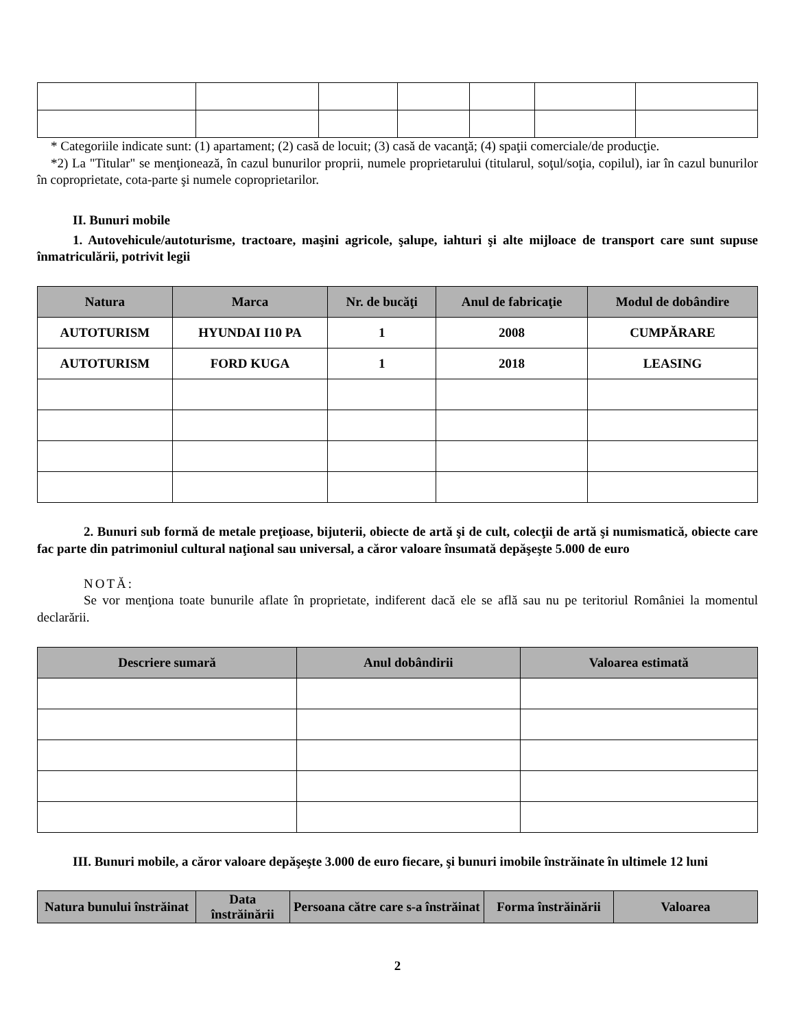* Categoriile indicate sunt: (1) apartament; (2) casă de locuit; (3) casă de vacanţă; (4) spaţii comerciale/de producţie.
*2) La "Titular" se menţionează, în cazul bunurilor proprii, numele proprietarului (titularul, soţul/soţia, copilul), iar în cazul bunurilor în coproprietate, cota-parte şi numele coproprietarilor.
II. Bunuri mobile
1. Autovehicule/autoturisme, tractoare, maşini agricole, şalupe, iahturi şi alte mijloace de transport care sunt supuse înmatriculării, potrivit legii
| Natura | Marca | Nr. de bucăţi | Anul de fabricaţie | Modul de dobândire |
| --- | --- | --- | --- | --- |
| AUTOTURISM | HYUNDAI I10 PA | 1 | 2008 | CUMPĂRARE |
| AUTOTURISM | FORD KUGA | 1 | 2018 | LEASING |
2. Bunuri sub formă de metale preţioase, bijuterii, obiecte de artă şi de cult, colecţii de artă şi numismatică, obiecte care fac parte din patrimoniul cultural naţional sau universal, a căror valoare însumată depăşeşte 5.000 de euro
NOTĂ:
Se vor menţiona toate bunurile aflate în proprietate, indiferent dacă ele se află sau nu pe teritoriul României la momentul declarării.
| Descriere sumară | Anul dobândirii | Valoarea estimată |
| --- | --- | --- |
III. Bunuri mobile, a căror valoare depăşeşte 3.000 de euro fiecare, şi bunuri imobile înstrăinate în ultimele 12 luni
| Natura bunului înstrăinat | Data înstrăinării | Persoana către care s-a înstrăinat | Forma înstrăinării | Valoarea |
| --- | --- | --- | --- | --- |
2